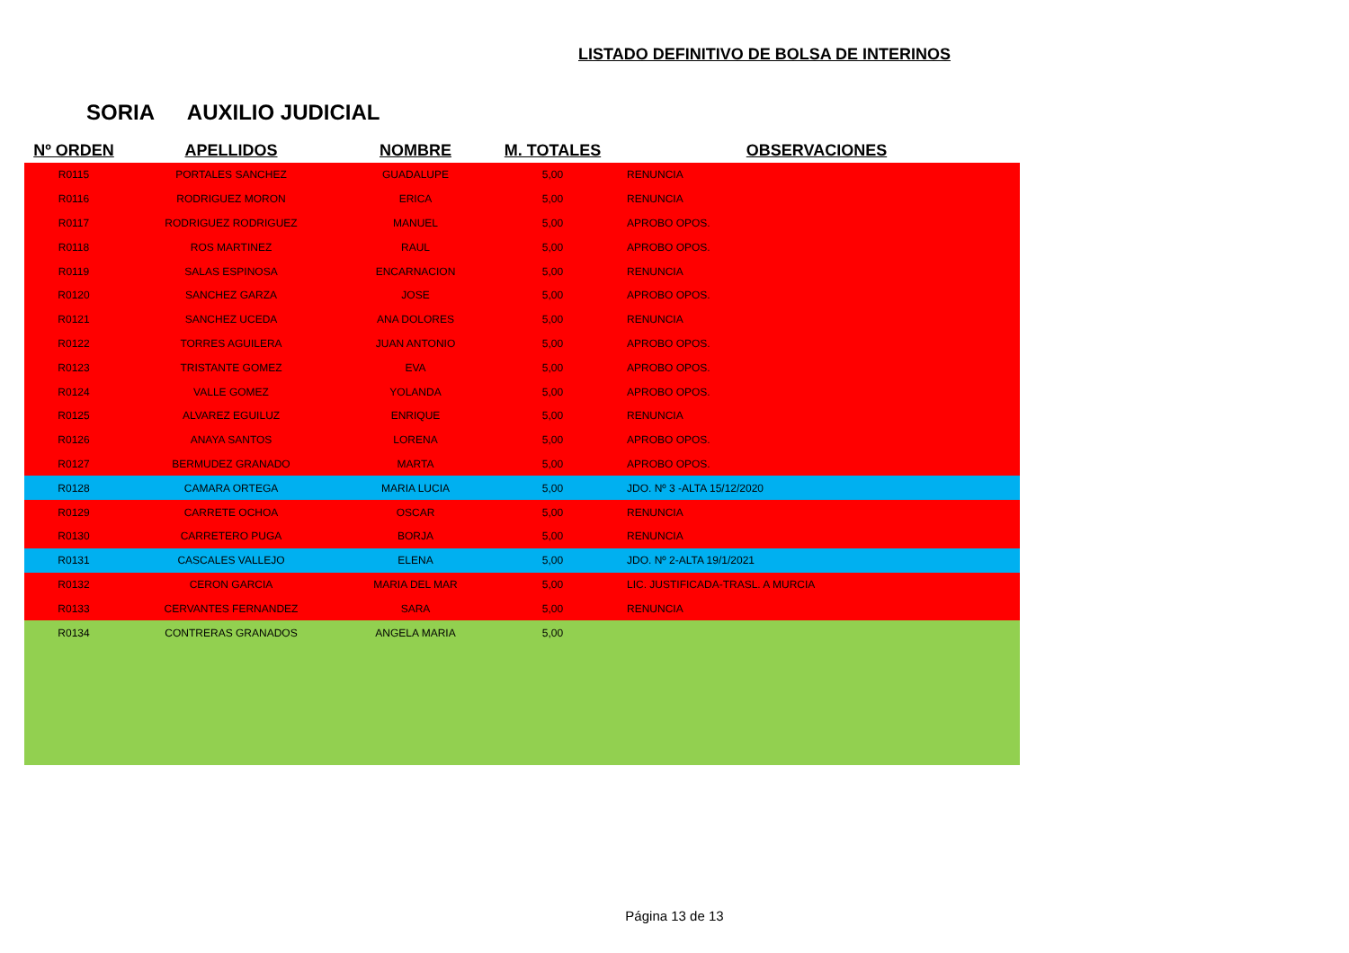LISTADO DEFINITIVO DE BOLSA DE INTERINOS
SORIA AUXILIO JUDICIAL
| Nº ORDEN | APELLIDOS | NOMBRE | M. TOTALES | OBSERVACIONES |
| --- | --- | --- | --- | --- |
| R0115 | PORTALES SANCHEZ | GUADALUPE | 5,00 | RENUNCIA |
| R0116 | RODRIGUEZ MORON | ERICA | 5,00 | RENUNCIA |
| R0117 | RODRIGUEZ RODRIGUEZ | MANUEL | 5,00 | APROBO OPOS. |
| R0118 | ROS MARTINEZ | RAUL | 5,00 | APROBO OPOS. |
| R0119 | SALAS ESPINOSA | ENCARNACION | 5,00 | RENUNCIA |
| R0120 | SANCHEZ GARZA | JOSE | 5,00 | APROBO OPOS. |
| R0121 | SANCHEZ UCEDA | ANA DOLORES | 5,00 | RENUNCIA |
| R0122 | TORRES AGUILERA | JUAN ANTONIO | 5,00 | APROBO OPOS. |
| R0123 | TRISTANTE GOMEZ | EVA | 5,00 | APROBO OPOS. |
| R0124 | VALLE GOMEZ | YOLANDA | 5,00 | APROBO OPOS. |
| R0125 | ALVAREZ EGUILUZ | ENRIQUE | 5,00 | RENUNCIA |
| R0126 | ANAYA SANTOS | LORENA | 5,00 | APROBO OPOS. |
| R0127 | BERMUDEZ GRANADO | MARTA | 5,00 | APROBO OPOS. |
| R0128 | CAMARA ORTEGA | MARIA LUCIA | 5,00 | JDO. Nº 3 -ALTA 15/12/2020 |
| R0129 | CARRETE OCHOA | OSCAR | 5,00 | RENUNCIA |
| R0130 | CARRETERO PUGA | BORJA | 5,00 | RENUNCIA |
| R0131 | CASCALES VALLEJO | ELENA | 5,00 | JDO. Nº 2-ALTA 19/1/2021 |
| R0132 | CERON GARCIA | MARIA DEL MAR | 5,00 | LIC. JUSTIFICADA-TRASL. A MURCIA |
| R0133 | CERVANTES FERNANDEZ | SARA | 5,00 | RENUNCIA |
| R0134 | CONTRERAS GRANADOS | ANGELA MARIA | 5,00 | |
Página 13 de 13